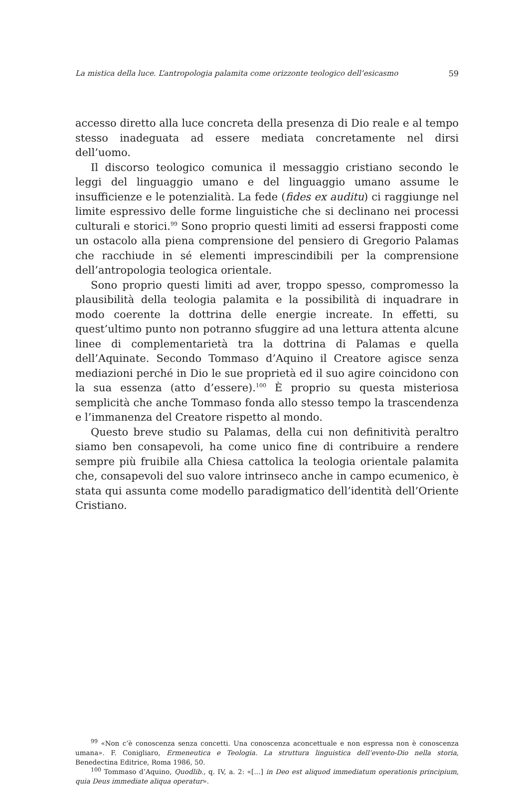La mistica della luce. L’antropologia palamita come orizzonte teologico dell’esicasmo 59
accesso diretto alla luce concreta della presenza di Dio reale e al tempo stesso inadeguata ad essere mediata concretamente nel dirsi dell’uomo.
Il discorso teologico comunica il messaggio cristiano secondo le leggi del linguaggio umano e del linguaggio umano assume le insufficienze e le potenzialità. La fede (fides ex auditu) ci raggiunge nel limite espressivo delle forme linguistiche che si declinano nei processi culturali e storici.<sup>99</sup> Sono proprio questi limiti ad essersi frapposti come un ostacolo alla piena comprensione del pensiero di Gregorio Palamas che racchiude in sé elementi imprescindibili per la comprensione dell’antropologia teologica orientale.
Sono proprio questi limiti ad aver, troppo spesso, compromesso la plausibilità della teologia palamita e la possibilità di inquadrare in modo coerente la dottrina delle energie increate. In effetti, su quest’ultimo punto non potranno sfuggire ad una lettura attenta alcune linee di complementarietà tra la dottrina di Palamas e quella dell’Aquinate. Secondo Tommaso d’Aquino il Creatore agisce senza mediazioni perché in Dio le sue proprietà ed il suo agire coincidono con la sua essenza (atto d’essere).<sup>100</sup> È proprio su questa misteriosa semplicità che anche Tommaso fonda allo stesso tempo la trascendenza e l’immanenza del Creatore rispetto al mondo.
Questo breve studio su Palamas, della cui non definitività peraltro siamo ben consapevoli, ha come unico fine di contribuire a rendere sempre più fruibile alla Chiesa cattolica la teologia orientale palamita che, consapevoli del suo valore intrinseco anche in campo ecumenico, è stata qui assunta come modello paradigmatico dell’identità dell’Oriente Cristiano.
<sup>99</sup> «Non c’è conoscenza senza concetti. Una conoscenza aconcettuale e non espressa non è conoscenza umana». F. Conigliaro, Ermeneutica e Teologia. La struttura linguistica dell’evento-Dio nella storia, Benedectina Editrice, Roma 1986, 50.
<sup>100</sup> Tommaso d’Aquino, Quodlib., q. IV, a. 2: «[…] in Deo est aliquod immediatum operationis principium, quia Deus immediate aliqua operatur».